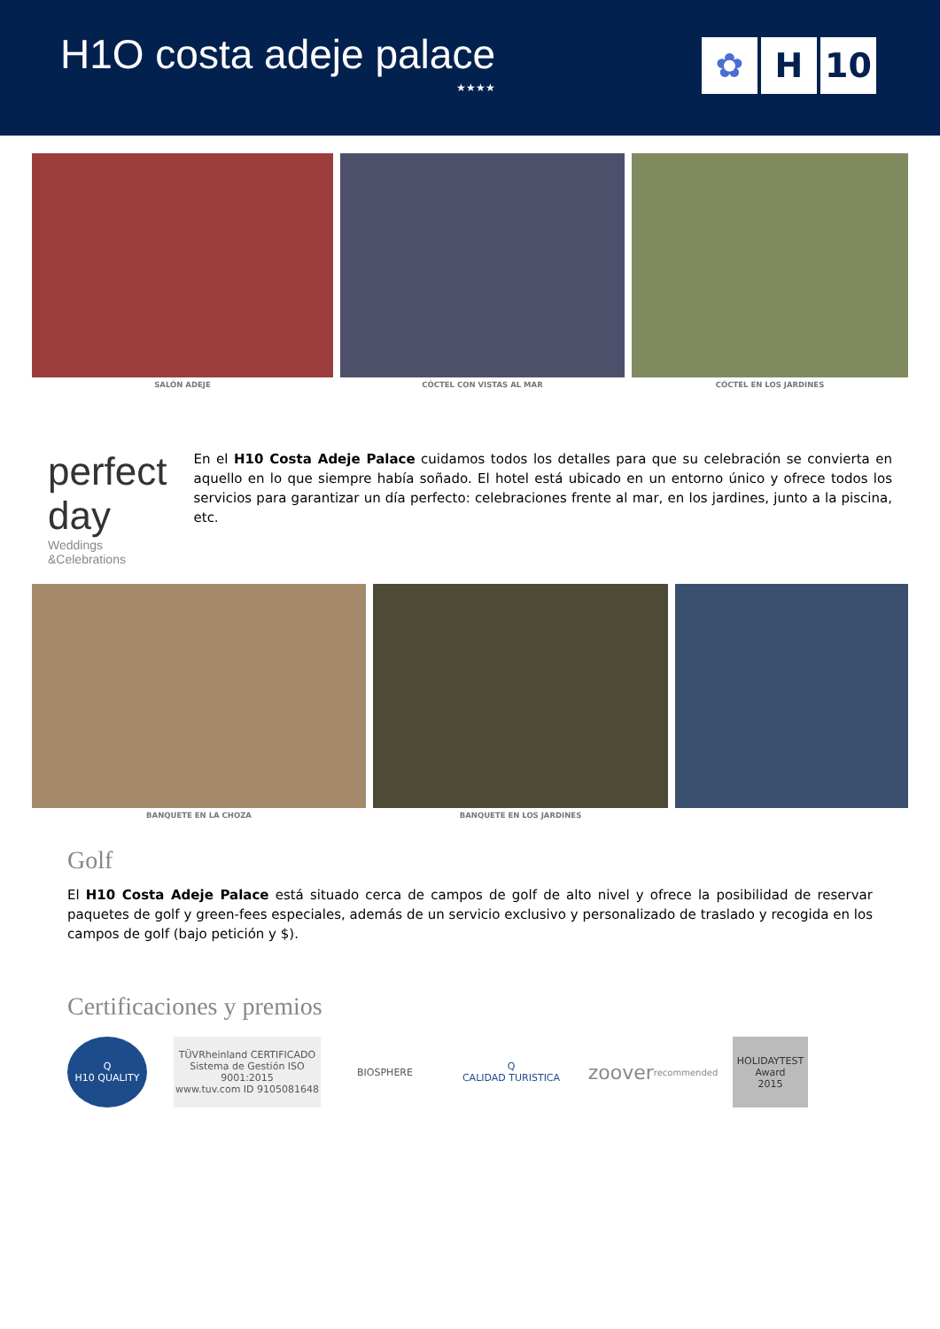H1O costa adeje palace
★★★★
✿ H 10
SALÓN ADEJE CÓCTEL CON VISTAS AL MAR CÓCTEL EN LOS JARDINES
perfect day
Weddings
&Celebrations
En el H10 Costa Adeje Palace cuidamos todos los detalles para que su celebración se convierta en aquello en lo que siempre había soñado. El hotel está ubicado en un entorno único y ofrece todos los servicios para garantizar un día perfecto: celebraciones frente al mar, en los jardines, junto a la piscina, etc.
BANQUETE EN LA CHOZA BANQUETE EN LOS JARDINES
Golf
El H10 Costa Adeje Palace está situado cerca de campos de golf de alto nivel y ofrece la posibilidad de reservar paquetes de golf y green-fees especiales, además de un servicio exclusivo y personalizado de traslado y recogida en los campos de golf (bajo petición y $).
Certificaciones y premios
Q
H10 QUALITY
TÜVRheinland CERTIFICADO
Sistema de Gestión ISO 9001:2015
www.tuv.com ID 9105081648
BIOSPHERE
Q
CALIDAD TURISTICA
zoover
recommended
HOLIDAYTEST
Award
2015